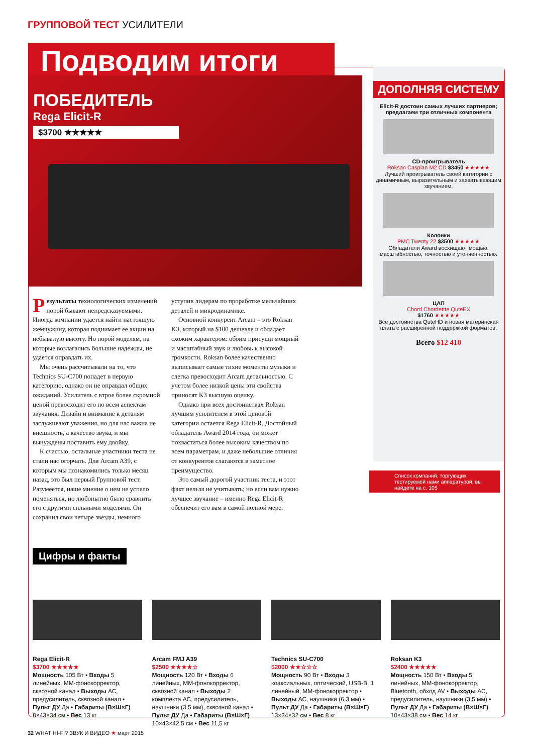ГРУППОВОЙ ТЕСТ УСИЛИТЕЛИ
Подводим итоги
ПОБЕДИТЕЛЬ
Rega Elicit-R
$3700 ★★★★★
ДОПОЛНЯЯ СИСТЕМУ
Elicit-R достоин самых лучших партнеров; предлагаем три отличных компонента
CD-проигрыватель
Roksan Caspian M2 CD $3450 ★★★★★
Лучший проигрыватель своей категории с динамичным, выразительным и захватывающим звучанием.
Колонки
PMC Twenty 22 $3500 ★★★★★
Обладатели Award восхищают мощью, масштабностью, точностью и утонченностью.
ЦАП
Chord Chordettte QuteEX
$1760 ★★★★★
Все достоинства QuteHD и новая материнская плата с расширенной поддержкой форматов.
Всего $12 410
Список компаний, торгующих тестируемой нами аппаратурой, вы найдете на с. 105
Результаты технологических изменений порой бывают непредсказуемыми. Иногда компании удается найти настоящую жемчужину, которая поднимает ее акции на небывалую высоту. Но порой моделям, на которые возлагались большие надежды, не удается оправдать их.
Мы очень рассчитывали на то, что Technics SU-C700 попадет в первую категорию, однако он не оправдал общих ожиданий. Усилитель с втрое более скромной ценой превосходит его по всем аспектам звучания. Дизайн и внимание к деталям заслуживают уважения, но для нас важна не внешность, а качество звука, и мы вынуждены поставить ему двойку.
К счастью, остальные участники теста не стали нас огорчать. Для Arcam A39, с которым мы познакомились только месяц назад, это был первый Групповой тест. Разумеется, наше мнение о нем не успело поменяться, но любопытно было сравнить его с другими сильными моделями. Он сохранил свои четыре звезды, немного уступив лидерам по проработке мельчайших деталей и микродинамике.
Основной конкурент Arcam – это Roksan K3, который на $100 дешевле и обладает схожим характером: обоим присущи мощный и масштабный звук и любовь к высокой громкости. Roksan более качественно выписывает самые тихие моменты музыки и слегка превосходит Arcam детальностью. С учетом более низкой цены эти свойства приносят K3 высшую оценку.
Однако при всех достоинствах Roksan лучшим усилителем в этой ценовой категории остается Rega Elicit-R. Достойный обладатель Award 2014 года, он может похвастаться более высоким качеством по всем параметрам, и даже небольшие отличия от конкурентов слагаются в заметное преимущество.
Это самый дорогой участник теста, и этот факт нельзя не учитывать; но если вам нужно лучшее звучание – именно Rega Elicit-R обеспечит его вам в самой полной мере.
Цифры и факты
Rega Elicit-R
$3700 ★★★★★
Мощность 105 Вт • Входы 5 линейных, ММ-фонокорректор, сквозной канал • Выходы АС, предусилитель, сквозной канал • Пульт ДУ Да • Габариты (В×Ш×Г) 8×43×34 см • Вес 13 кг
Arcam FMJ A39
$2500 ★★★★☆
Мощность 120 Вт • Входы 6 линейных, ММ-фонокорректор, сквозной канал • Выходы 2 комплекта АС, предусилитель, наушники (3,5 мм), сквозной канал • Пульт ДУ Да • Габариты (В×Ш×Г) 10×43×42,5 см • Вес 11,5 кг
Technics SU-C700
$2000 ★★☆☆☆
Мощность 90 Вт • Входы 3 коаксиальных, оптический, USB-B, 1 линейный, ММ-фонокорректор • Выходы АС, наушники (6,3 мм) • Пульт ДУ Да • Габариты (В×Ш×Г) 13×34×32 см • Вес 8 кг
Roksan K3
$2400 ★★★★★
Мощность 150 Вт • Входы 5 линейных, ММ-фонокорректор, Bluetooth, обход AV • Выходы АС, предусилитель, наушники (3,5 мм) • Пульт ДУ Да • Габариты (В×Ш×Г) 10×43×38 см • Вес 14 кг
32 WHAT HI-FI? ЗВУК И ВИДЕО ★ март 2015